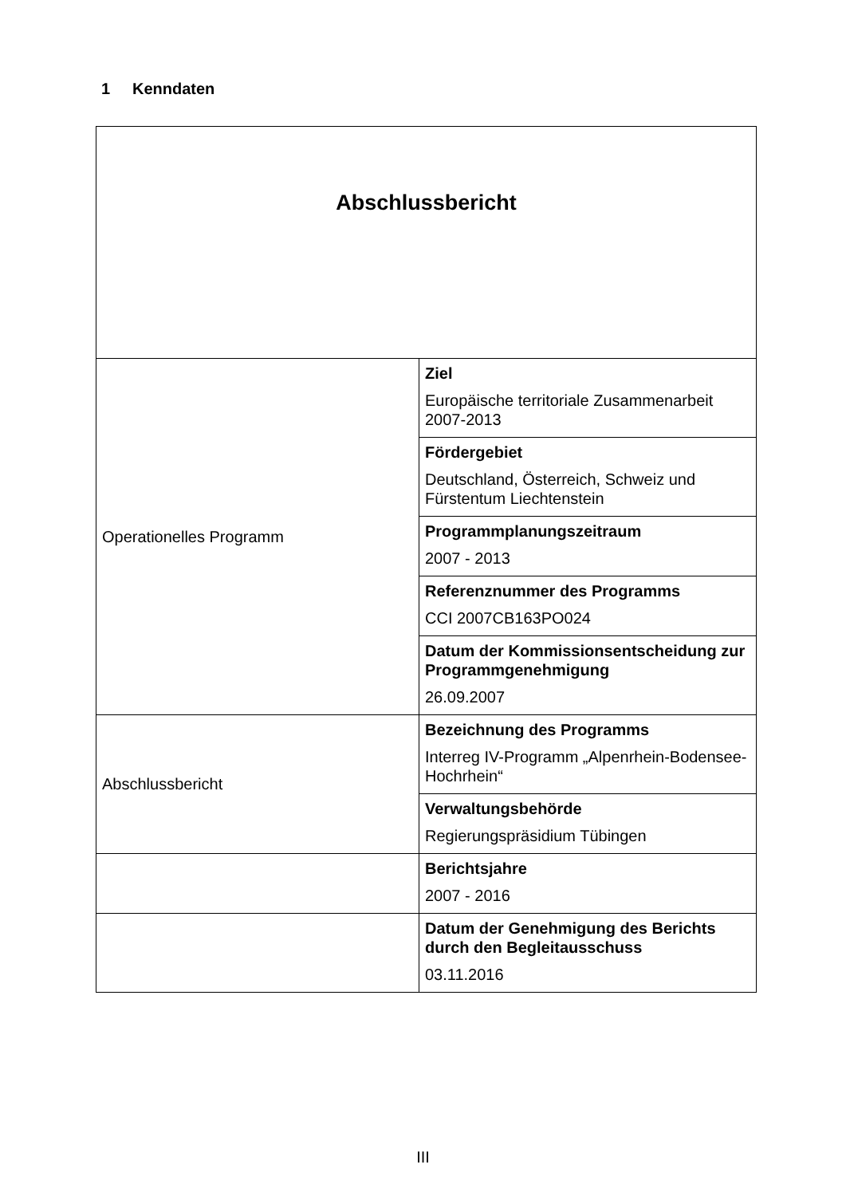1 Kenndaten
| Abschlussbericht | |
| Operationelles Programm | Ziel Europäische territoriale Zusammenarbeit 2007-2013 |
| | Fördergebiet Deutschland, Österreich, Schweiz und Fürstentum Liechtenstein |
| | Programmplanungszeitraum 2007 - 2013 |
| | Referenznummer des Programms CCI 2007CB163PO024 |
| | Datum der Kommissionsentscheidung zur Programmgenehmigung 26.09.2007 |
| Abschlussbericht | Bezeichnung des Programms Interreg IV-Programm „Alpenrhein-Bodensee-Hochrhein“ |
| | Verwaltungsbehörde Regierungspräsidium Tübingen |
| | Berichtsjahre 2007 - 2016 |
| | Datum der Genehmigung des Berichts durch den Begleitausschuss 03.11.2016 |
III